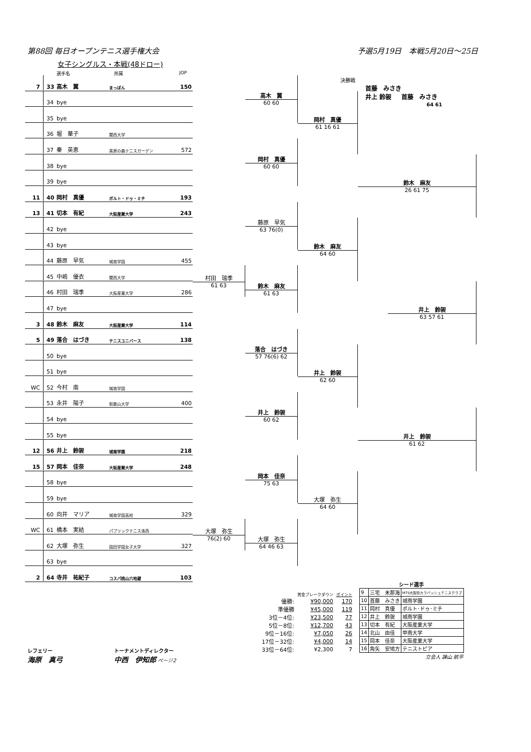第88回 毎日オープンテニス選手権大会 予選5月19日　本戦5月20日～25日
女子シングルス・本戦(48ドロー)
選手名 所属 JOP
決勝戦
首藤　みさき
井上 鈴袈 首藤　みさき
64 61
7 33 高木　翼 まっぽん 150
34 bye
35 bye
36 堀　華子 関西大学
37 秦　英恵 美原の森テニスガーデン 572
38 bye
39 bye
11 40 岡村　真優 ポルト・ドゥ・ミチ 193
13 41 切本　有紀 大阪産業大学 243
42 bye
43 bye
44 藤原　早気 城南学園 455
45 中嶋　優衣 関西大学
46 村田　瑞季 大阪産業大学 286
47 bye
3 48 鈴木　麻友 大阪産業大学 114
5 49 落合　はづき テニスユニバース 138
50 bye
51 bye
WC 52 今村　南 城南学園
53 永井　陽子 和歌山大学 400
54 bye
55 bye
12 56 井上　鈴袈 城南学園 218
15 57 岡本　佳奈 大阪産業大学 248
58 bye
59 bye
60 向井　マリア 城南学園高校 329
WC 61 橋本　実結 パブリックテニス洛西
62 大塚　弥生 園田学園女子大学 327
63 bye
2 64 寺井　祐紀子 コスパ桃山六地蔵 103
村田　瑞季
61 63
大塚　弥生
76(2) 60
高木　翼
60 60
岡村　真優
60 60
藤原　早気
63 76(0)
鈴木　麻友
61 63
落合　はづき
57 76(6) 62
井上　鈴袈
60 62
岡本　佳奈
75 63
大塚　弥生
64 46 63
岡村　真優
61 16 61
鈴木　麻友
64 60
井上　鈴袈
62 60
大塚　弥生
64 60
鈴木　麻友
26 61 75
井上　鈴袈
63 57 61
井上　鈴袈
61 62
| | 賞金ブレークダウン | ポイント |
| 優勝: | ¥90,000 | 170 |
| 準優勝 | ¥45,000 | 119 |
| 3位－4位: | ¥23,500 | 77 |
| 5位－8位: | ¥12,700 | 43 |
| 9位－16位: | ¥7,050 | 26 |
| 17位－32位: | ¥4,000 | 14 |
| 33位－64位: | ¥2,300 | 7 |
シード選手
| 9 | 三宅 未那海 | MTS大阪校カラバッシュテニスクラブ |
| 10 | 首藤 みさき | 城南学園 |
| 11 | 岡村 真優 | ポルト･ドゥ･ミチ |
| 12 | 井上 鈴袈 | 城南学園 |
| 13 | 切本 有紀 | 大阪産業大学 |
| 14 | 北山 由佳 | 甲南大学 |
| 15 | 岡本 佳奈 | 大阪産業大学 |
| 16 | 角矢 安鳩方 | テニストピア |
立会人 諫山 航平
レフェリー
海原　真弓
トーナメントディレクター
中西　伊知郎 ページ2